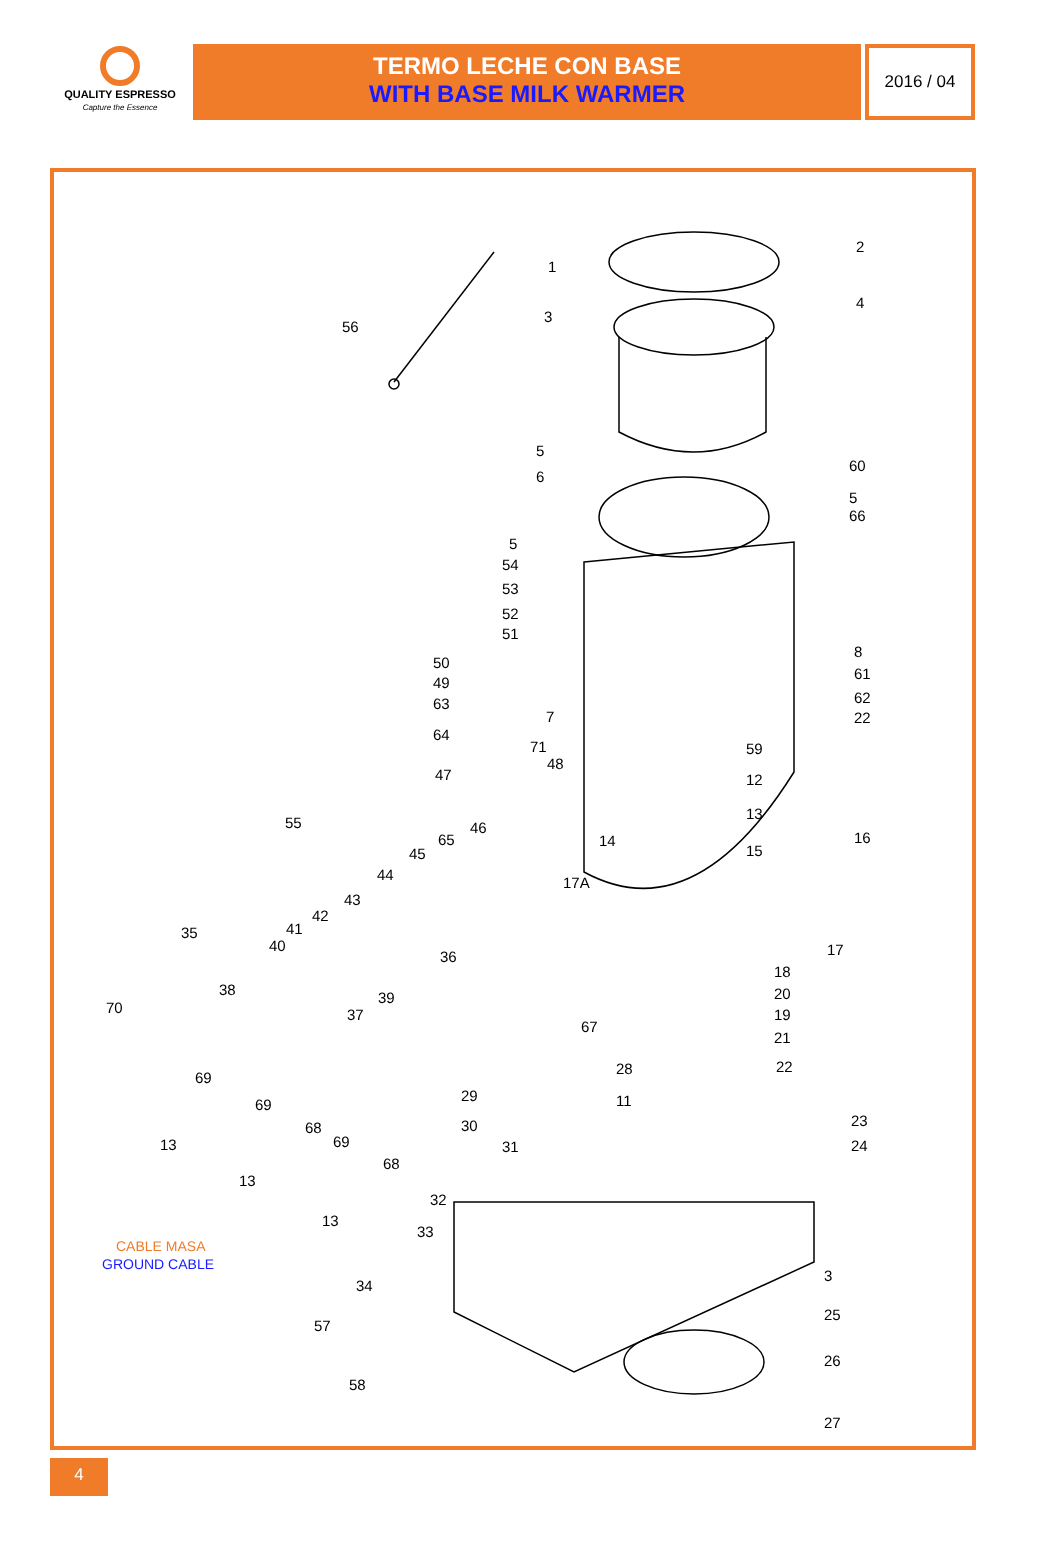QUALITY ESPRESSO
Capture the Essence
TERMO LECHE CON BASE
WITH BASE MILK WARMER
2016 / 04
1
2
3
4
56
5
60
6
5
66
5
54
53
52
51
8
50
61
49
63 62
7 22
64
71 59
48
47 12
55
13
46
65 14 16
45 15
44 17A
43
42
41 35
40 17 36
18
38 39 20
70 37 19
67
21
28 22
69
29 11 69
23 30 68
69 13 31 24
68
13
32
13
33
CABLE MASA
GROUND CABLE
3
34
25
57
26
58
27
4